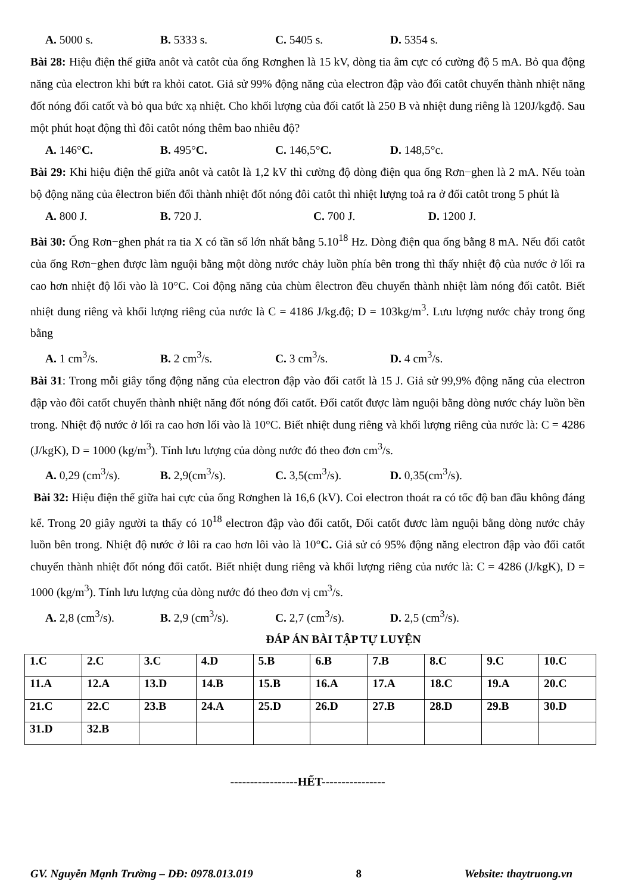A. 5000 s. B. 5333 s. C. 5405 s. D. 5354 s.
Bài 28: Hiệu điện thế giữa anôt và catôt của ống Rơnghen là 15 kV, dòng tia âm cực có cường độ 5 mA. Bỏ qua động năng của electron khi bứt ra khỏi catot. Giả sử 99% động năng của electron đập vào đối catôt chuyển thành nhiệt năng đốt nóng đối catốt và bỏ qua bức xạ nhiệt. Cho khối lượng của đối catốt là 250 B và nhiệt dung riêng là 120J/kgđộ. Sau một phút hoạt động thì đôi catôt nóng thêm bao nhiêu độ?
A. 146°C. B. 495°C. C. 146,5°C. D. 148,5°c.
Bài 29: Khi hiệu điện thế giữa anôt và catôt là 1,2 kV thì cường độ dòng điện qua ống Rơn−ghen là 2 mA. Nếu toàn bộ động năng của êlectron biến đổi thành nhiệt đốt nóng đôi catôt thì nhiệt lượng toả ra ở đối catôt trong 5 phút là
A. 800 J. B. 720 J. C. 700 J. D. 1200 J.
Bài 30: Ống Rơn−ghen phát ra tia X có tần số lớn nhất bằng 5.10<sup>18</sup> Hz. Dòng điện qua ống bằng 8 mA. Nếu đối catôt của ống Rơn−ghen được làm nguội bằng một dòng nước chảy luồn phía bên trong thì thấy nhiệt độ của nước ở lối ra cao hơn nhiệt độ lối vào là 10°C. Coi động năng của chùm êlectron đều chuyển thành nhiệt làm nóng đối catôt. Biết nhiệt dung riêng và khối lượng riêng của nước là C = 4186 J/kg.độ; D = 103kg/m<sup>3</sup>. Lưu lượng nước chảy trong ống bằng
A. 1 cm<sup>3</sup>/s. B. 2 cm<sup>3</sup>/s. C. 3 cm<sup>3</sup>/s. D. 4 cm<sup>3</sup>/s.
Bài 31: Trong mỗi giây tổng động năng của electron đập vào đối catốt là 15 J. Giả sử 99,9% động năng của electron đập vào đôi catốt chuyển thành nhiệt năng đốt nóng đối catốt. Đối catốt được làm nguội bằng dòng nước cháy luồn bền trong. Nhiệt độ nước ở lối ra cao hơn lối vào là 10°C. Biết nhiệt dung riêng và khối lượng riêng của nước là: C = 4286 (J/kgK), D = 1000 (kg/m<sup>3</sup>). Tính lưu lượng của dòng nước đó theo đơn cm<sup>3</sup>/s.
A. 0,29 (cm<sup>3</sup>/s). B. 2,9(cm<sup>3</sup>/s). C. 3,5(cm<sup>3</sup>/s). D. 0,35(cm<sup>3</sup>/s).
Bài 32: Hiệu điện thế giữa hai cực của ống Rơnghen là 16,6 (kV). Coi electron thoát ra có tốc độ ban đầu không đáng kể. Trong 20 giây người ta thấy có 10<sup>18</sup> electron đập vào đối catốt, Đối catốt đươc làm nguội bằng dòng nước chảy luồn bên trong. Nhiệt độ nước ở lôi ra cao hơn lôi vào là 10°C. Giả sử có 95% động năng electron đập vào đối catốt chuyển thành nhiệt đốt nóng đối catốt. Biết nhiệt dung riêng và khối lượng riêng của nước là: C = 4286 (J/kgK), D = 1000 (kg/m<sup>3</sup>). Tính lưu lượng của dòng nước đó theo đơn vị cm<sup>3</sup>/s.
A. 2,8 (cm<sup>3</sup>/s). B. 2,9 (cm<sup>3</sup>/s). C. 2,7 (cm<sup>3</sup>/s). D. 2,5 (cm<sup>3</sup>/s).
ĐÁP ÁN BÀI TẬP TỰ LUYỆN
| 1.C | 2.C | 3.C | 4.D | 5.B | 6.B | 7.B | 8.C | 9.C | 10.C |
| 11.A | 12.A | 13.D | 14.B | 15.B | 16.A | 17.A | 18.C | 19.A | 20.C |
| 21.C | 22.C | 23.B | 24.A | 25.D | 26.D | 27.B | 28.D | 29.B | 30.D |
| 31.D | 32.B | | | | | | | | |
-----------------HẾT----------------
GV. Nguyễn Mạnh Trường – DĐ: 0978.013.019 8 Website: thaytruong.vn